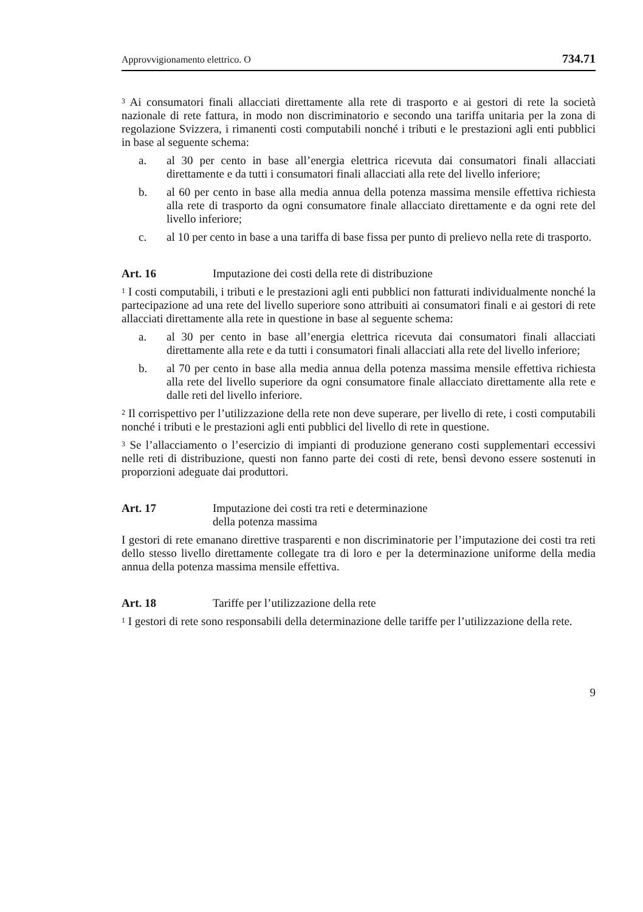Approvvigionamento elettrico. O 734.71
<sup>3</sup> Ai consumatori finali allacciati direttamente alla rete di trasporto e ai gestori di rete la società nazionale di rete fattura, in modo non discriminatorio e secondo una tariffa unitaria per la zona di regolazione Svizzera, i rimanenti costi computabili nonché i tributi e le prestazioni agli enti pubblici in base al seguente schema:
a. al 30 per cento in base all’energia elettrica ricevuta dai consumatori finali allacciati direttamente e da tutti i consumatori finali allacciati alla rete del livello inferiore;
b. al 60 per cento in base alla media annua della potenza massima mensile effettiva richiesta alla rete di trasporto da ogni consumatore finale allacciato direttamente e da ogni rete del livello inferiore;
c. al 10 per cento in base a una tariffa di base fissa per punto di prelievo nella rete di trasporto.
Art. 16 Imputazione dei costi della rete di distribuzione
<sup>1</sup> I costi computabili, i tributi e le prestazioni agli enti pubblici non fatturati individualmente nonché la partecipazione ad una rete del livello superiore sono attribuiti ai consumatori finali e ai gestori di rete allacciati direttamente alla rete in questione in base al seguente schema:
a. al 30 per cento in base all’energia elettrica ricevuta dai consumatori finali allacciati direttamente alla rete e da tutti i consumatori finali allacciati alla rete del livello inferiore;
b. al 70 per cento in base alla media annua della potenza massima mensile effettiva richiesta alla rete del livello superiore da ogni consumatore finale allacciato direttamente alla rete e dalle reti del livello inferiore.
<sup>2</sup> Il corrispettivo per l’utilizzazione della rete non deve superare, per livello di rete, i costi computabili nonché i tributi e le prestazioni agli enti pubblici del livello di rete in questione.
<sup>3</sup> Se l’allacciamento o l’esercizio di impianti di produzione generano costi supplementari eccessivi nelle reti di distribuzione, questi non fanno parte dei costi di rete, bensì devono essere sostenuti in proporzioni adeguate dai produttori.
Art. 17 Imputazione dei costi tra reti e determinazione
della potenza massima
I gestori di rete emanano direttive trasparenti e non discriminatorie per l’imputazione dei costi tra reti dello stesso livello direttamente collegate tra di loro e per la determinazione uniforme della media annua della potenza massima mensile effettiva.
Art. 18 Tariffe per l’utilizzazione della rete
<sup>1</sup> I gestori di rete sono responsabili della determinazione delle tariffe per l’utilizzazione della rete.
9